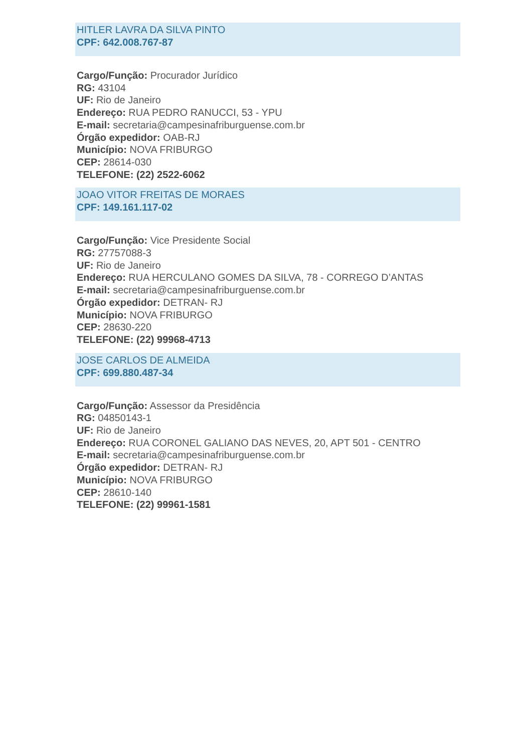HITLER LAVRA DA SILVA PINTO
CPF: 642.008.767-87
Cargo/Função: Procurador Jurídico
RG: 43104
UF: Rio de Janeiro
Endereço: RUA PEDRO RANUCCI, 53 - YPU
E-mail: secretaria@campesinafriburguense.com.br
Órgão expedidor: OAB-RJ
Município: NOVA FRIBURGO
CEP: 28614-030
TELEFONE: (22) 2522-6062
JOAO VITOR FREITAS DE MORAES
CPF: 149.161.117-02
Cargo/Função: Vice Presidente Social
RG: 27757088-3
UF: Rio de Janeiro
Endereço: RUA HERCULANO GOMES DA SILVA, 78 - CORREGO D’ANTAS
E-mail: secretaria@campesinafriburguense.com.br
Órgão expedidor: DETRAN- RJ
Município: NOVA FRIBURGO
CEP: 28630-220
TELEFONE: (22) 99968-4713
JOSE CARLOS DE ALMEIDA
CPF: 699.880.487-34
Cargo/Função: Assessor da Presidência
RG: 04850143-1
UF: Rio de Janeiro
Endereço: RUA CORONEL GALIANO DAS NEVES, 20, APT 501 - CENTRO
E-mail: secretaria@campesinafriburguense.com.br
Órgão expedidor: DETRAN- RJ
Município: NOVA FRIBURGO
CEP: 28610-140
TELEFONE: (22) 99961-1581